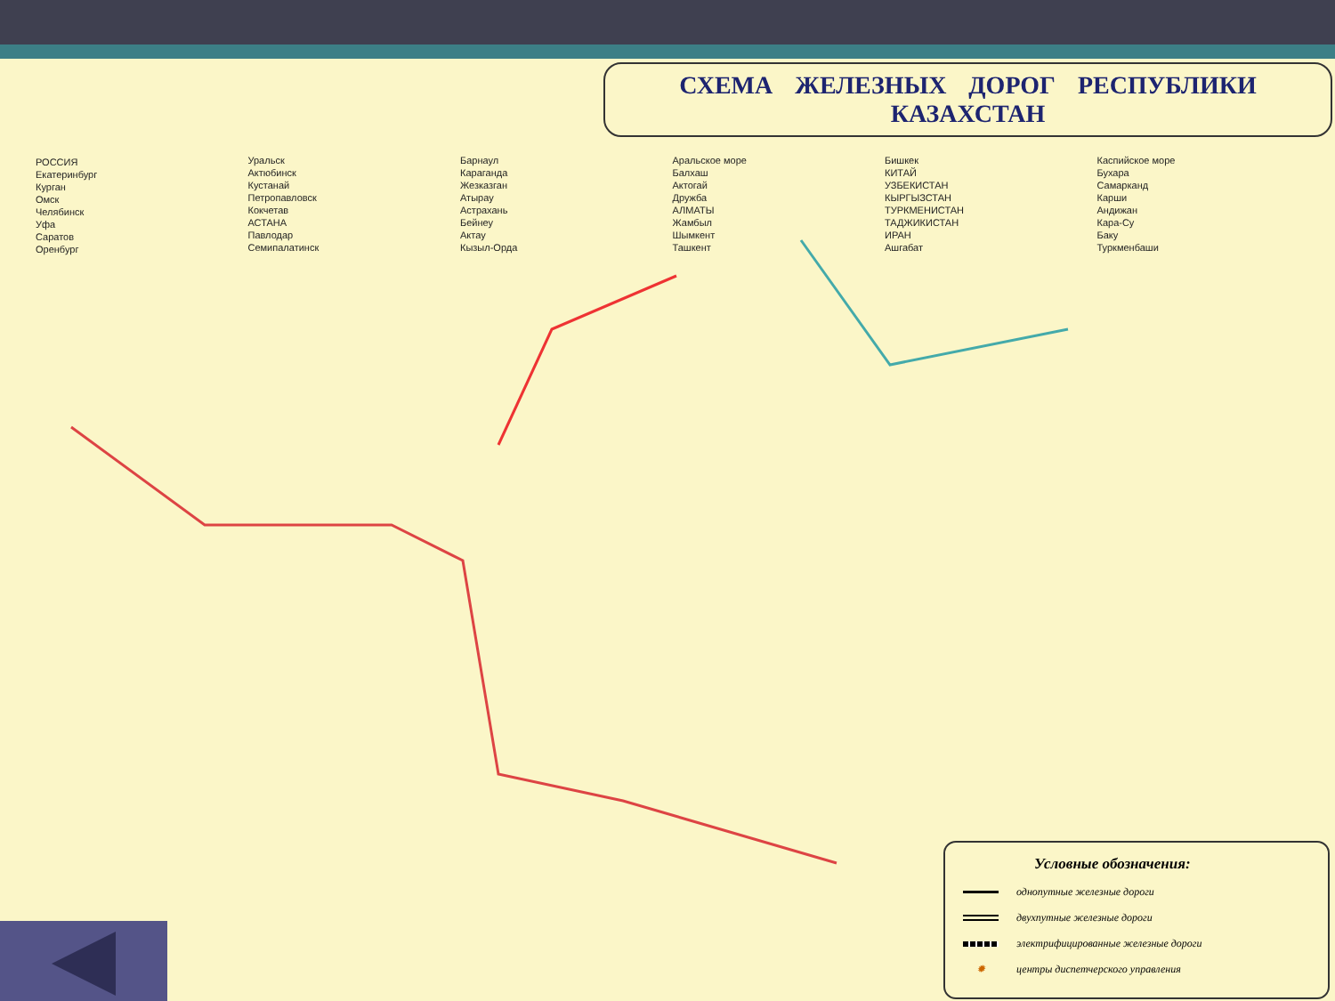СХЕМА ЖЕЛЕЗНЫХ ДОРОГ РЕСПУБЛИКИ КАЗАХСТАН
РОССИЯ
Екатеринбург
Курган
Омск
Челябинск
Уфа
Саратов
Оренбург
Уральск
Актюбинск
Кустанай
Петропавловск
Кокчетав
АСТАНА
Павлодар
Семипалатинск
Барнаул
Караганда
Жезказган
Атырау
Астрахань
Бейнеу
Актау
Кызыл-Орда
Аральское море
Балхаш
Актогай
Дружба
АЛМАТЫ
Жамбыл
Шымкент
Ташкент
Бишкек
КИТАЙ
УЗБЕКИСТАН
КЫРГЫЗСТАН
ТУРКМЕНИСТАН
ТАДЖИКИСТАН
ИРАН
Ашгабат
Каспийское море
Бухара
Самарканд
Карши
Андижан
Кара-Су
Баку
Туркменбаши
Условные обозначения:
однопутные железные дороги
двухпутные железные дороги
электрифицированные железные дороги
✹ центры диспетчерского управления